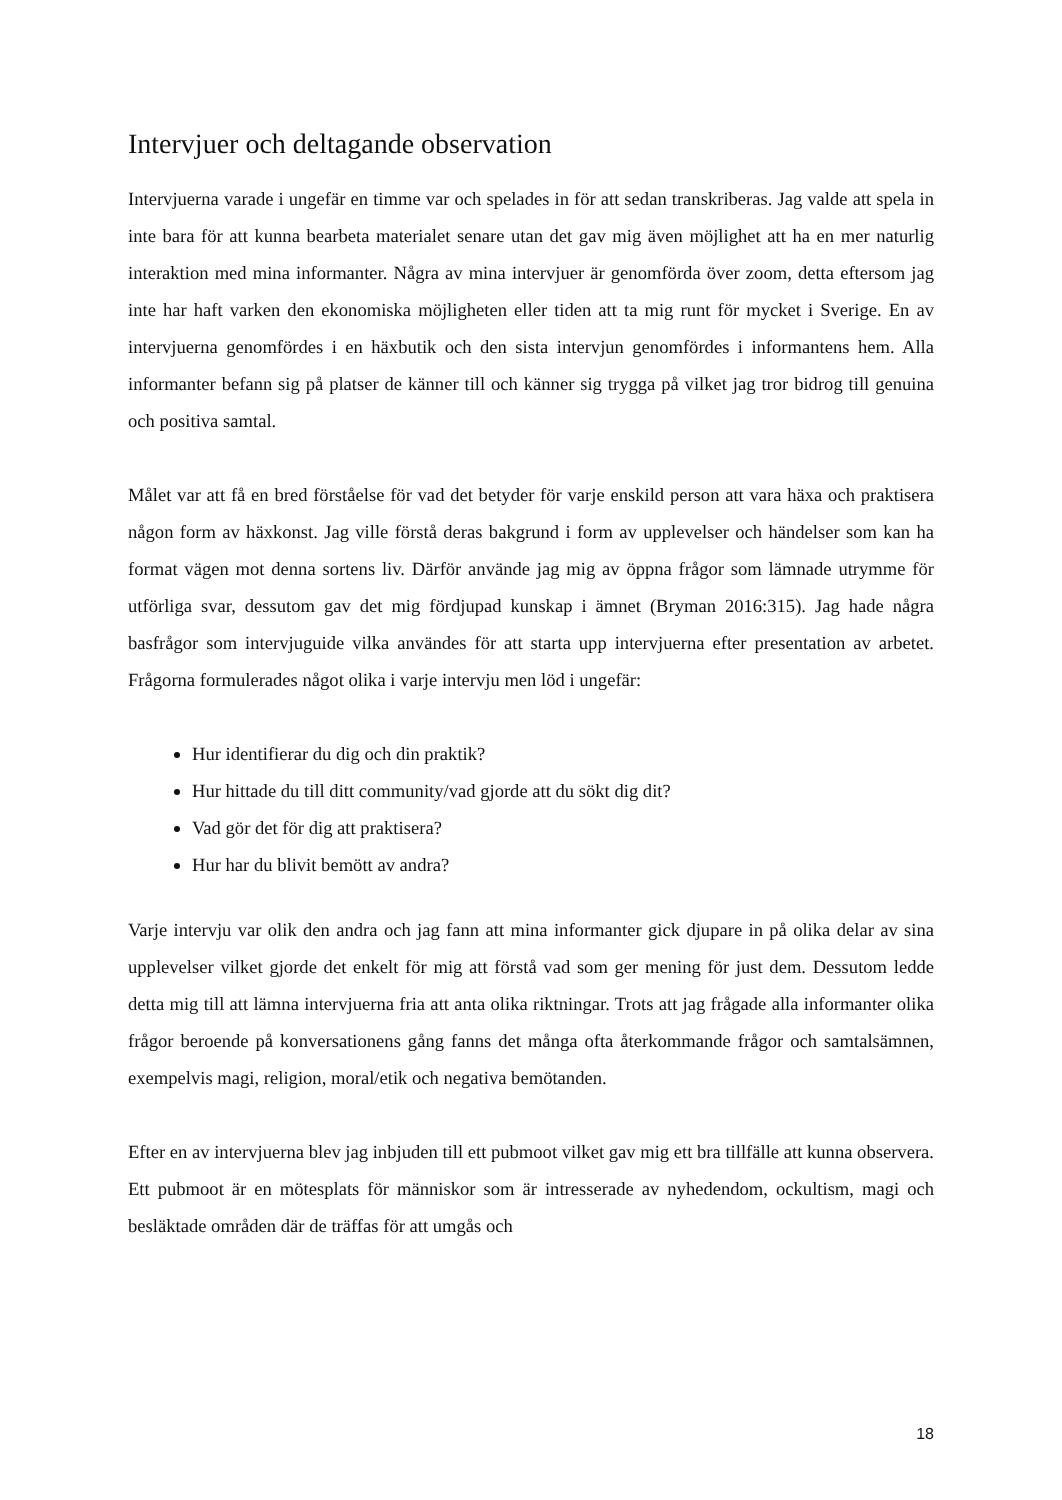Intervjuer och deltagande observation
Intervjuerna varade i ungefär en timme var och spelades in för att sedan transkriberas. Jag valde att spela in inte bara för att kunna bearbeta materialet senare utan det gav mig även möjlighet att ha en mer naturlig interaktion med mina informanter. Några av mina intervjuer är genomförda över zoom, detta eftersom jag inte har haft varken den ekonomiska möjligheten eller tiden att ta mig runt för mycket i Sverige. En av intervjuerna genomfördes i en häxbutik och den sista intervjun genomfördes i informantens hem. Alla informanter befann sig på platser de känner till och känner sig trygga på vilket jag tror bidrog till genuina och positiva samtal.
Målet var att få en bred förståelse för vad det betyder för varje enskild person att vara häxa och praktisera någon form av häxkonst. Jag ville förstå deras bakgrund i form av upplevelser och händelser som kan ha format vägen mot denna sortens liv. Därför använde jag mig av öppna frågor som lämnade utrymme för utförliga svar, dessutom gav det mig fördjupad kunskap i ämnet (Bryman 2016:315). Jag hade några basfrågor som intervjuguide vilka användes för att starta upp intervjuerna efter presentation av arbetet. Frågorna formulerades något olika i varje intervju men löd i ungefär:
Hur identifierar du dig och din praktik?
Hur hittade du till ditt community/vad gjorde att du sökt dig dit?
Vad gör det för dig att praktisera?
Hur har du blivit bemött av andra?
Varje intervju var olik den andra och jag fann att mina informanter gick djupare in på olika delar av sina upplevelser vilket gjorde det enkelt för mig att förstå vad som ger mening för just dem. Dessutom ledde detta mig till att lämna intervjuerna fria att anta olika riktningar. Trots att jag frågade alla informanter olika frågor beroende på konversationens gång fanns det många ofta återkommande frågor och samtalsämnen, exempelvis magi, religion, moral/etik och negativa bemötanden.
Efter en av intervjuerna blev jag inbjuden till ett pubmoot vilket gav mig ett bra tillfälle att kunna observera. Ett pubmoot är en mötesplats för människor som är intresserade av nyhedendom, ockultism, magi och besläktade områden där de träffas för att umgås och
18